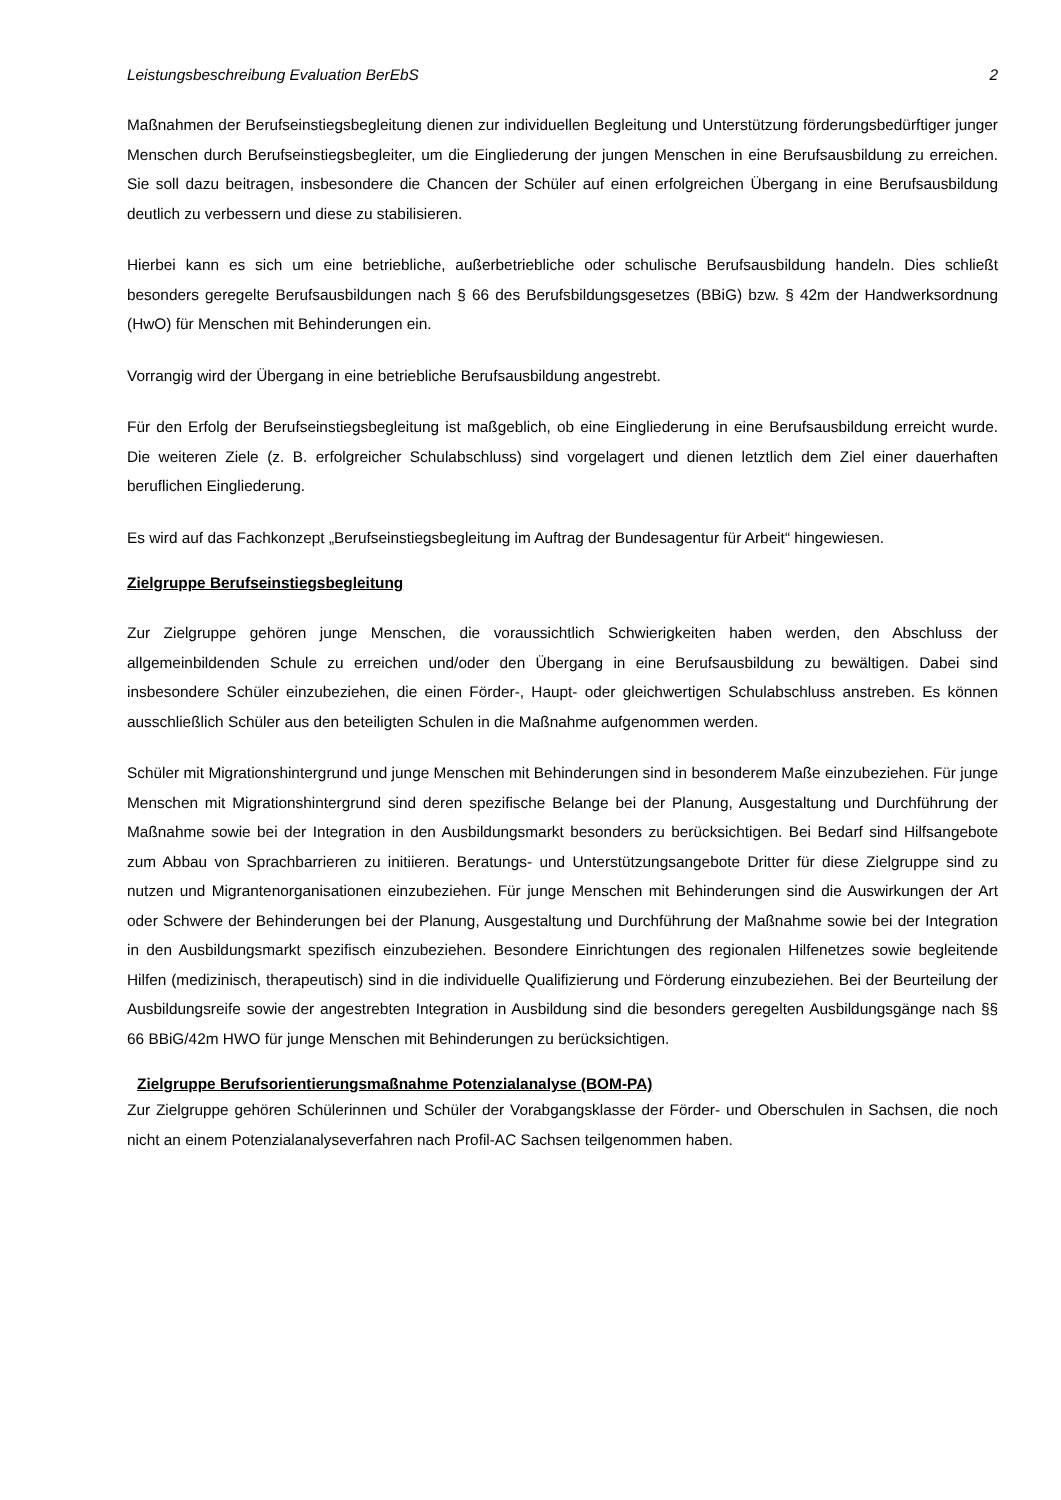Leistungsbeschreibung Evaluation BerEbS 2
Maßnahmen der Berufseinstiegsbegleitung dienen zur individuellen Begleitung und Unterstützung förderungsbedürftiger junger Menschen durch Berufseinstiegsbegleiter, um die Eingliederung der jungen Menschen in eine Berufsausbildung zu erreichen. Sie soll dazu beitragen, insbesondere die Chancen der Schüler auf einen erfolgreichen Übergang in eine Berufsausbildung deutlich zu verbessern und diese zu stabilisieren.
Hierbei kann es sich um eine betriebliche, außerbetriebliche oder schulische Berufsausbildung handeln. Dies schließt besonders geregelte Berufsausbildungen nach § 66 des Berufsbildungsgesetzes (BBiG) bzw. § 42m der Handwerksordnung (HwO) für Menschen mit Behinderungen ein.
Vorrangig wird der Übergang in eine betriebliche Berufsausbildung angestrebt.
Für den Erfolg der Berufseinstiegsbegleitung ist maßgeblich, ob eine Eingliederung in eine Berufsausbildung erreicht wurde. Die weiteren Ziele (z. B. erfolgreicher Schulabschluss) sind vorgelagert und dienen letztlich dem Ziel einer dauerhaften beruflichen Eingliederung.
Es wird auf das Fachkonzept „Berufseinstiegsbegleitung im Auftrag der Bundesagentur für Arbeit“ hingewiesen.
Zielgruppe Berufseinstiegsbegleitung
Zur Zielgruppe gehören junge Menschen, die voraussichtlich Schwierigkeiten haben werden, den Abschluss der allgemeinbildenden Schule zu erreichen und/oder den Übergang in eine Berufsausbildung zu bewältigen. Dabei sind insbesondere Schüler einzubeziehen, die einen Förder-, Haupt- oder gleichwertigen Schulabschluss anstreben. Es können ausschließlich Schüler aus den beteiligten Schulen in die Maßnahme aufgenommen werden.
Schüler mit Migrationshintergrund und junge Menschen mit Behinderungen sind in besonderem Maße einzubeziehen. Für junge Menschen mit Migrationshintergrund sind deren spezifische Belange bei der Planung, Ausgestaltung und Durchführung der Maßnahme sowie bei der Integration in den Ausbildungsmarkt besonders zu berücksichtigen. Bei Bedarf sind Hilfsangebote zum Abbau von Sprachbarrieren zu initiieren. Beratungs- und Unterstützungsangebote Dritter für diese Zielgruppe sind zu nutzen und Migrantenorganisationen einzubeziehen. Für junge Menschen mit Behinderungen sind die Auswirkungen der Art oder Schwere der Behinderungen bei der Planung, Ausgestaltung und Durchführung der Maßnahme sowie bei der Integration in den Ausbildungsmarkt spezifisch einzubeziehen. Besondere Einrichtungen des regionalen Hilfenetzes sowie begleitende Hilfen (medizinisch, therapeutisch) sind in die individuelle Qualifizierung und Förderung einzubeziehen. Bei der Beurteilung der Ausbildungsreife sowie der angestrebten Integration in Ausbildung sind die besonders geregelten Ausbildungsgänge nach §§ 66 BBiG/42m HWO für junge Menschen mit Behinderungen zu berücksichtigen.
Zielgruppe Berufsorientierungsmaßnahme Potenzialanalyse (BOM-PA)
Zur Zielgruppe gehören Schülerinnen und Schüler der Vorabgangsklasse der Förder- und Oberschulen in Sachsen, die noch nicht an einem Potenzialanalyseverfahren nach Profil-AC Sachsen teilgenommen haben.